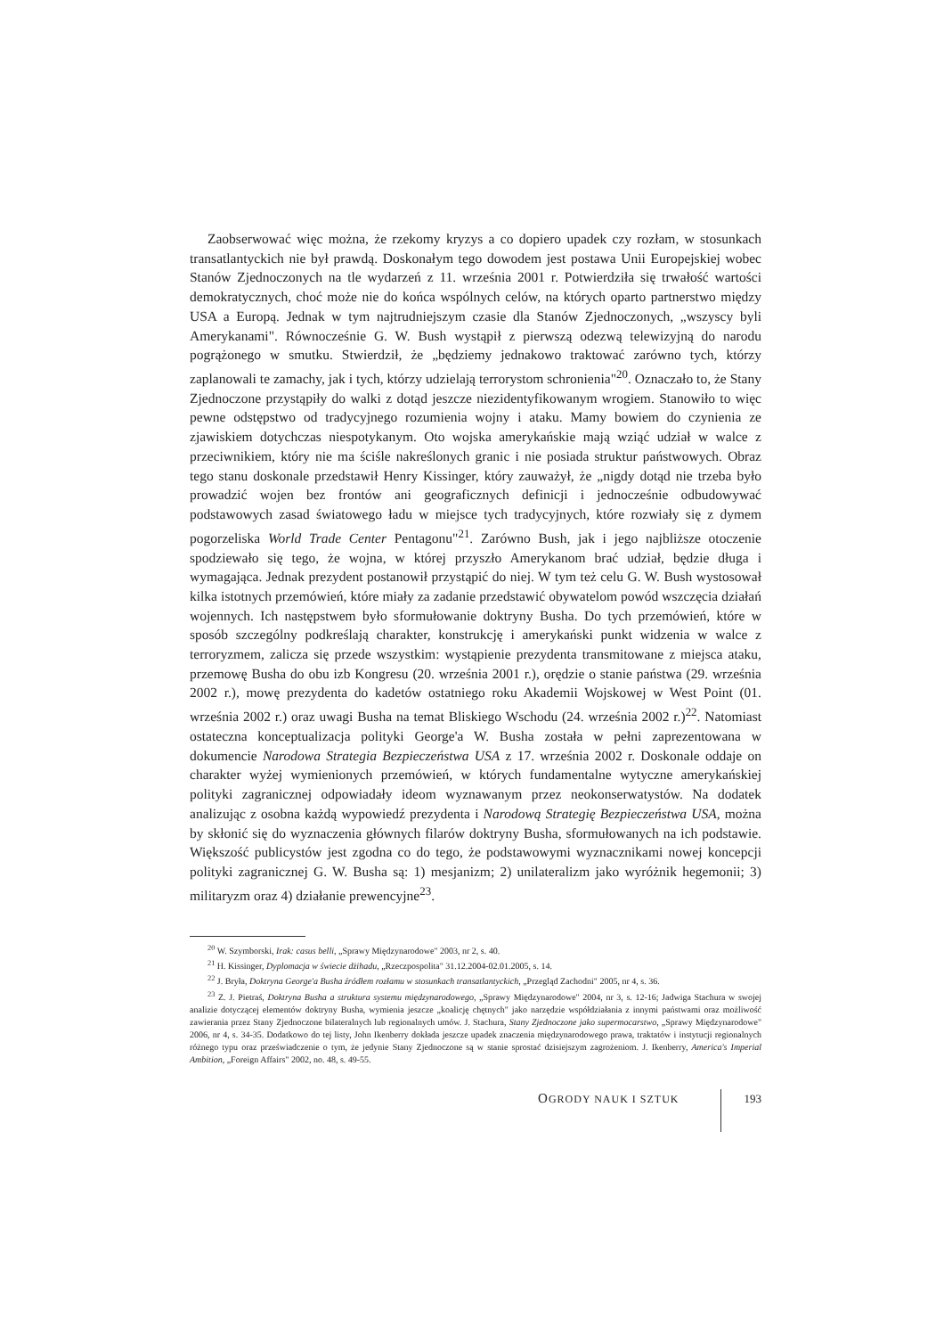Zaobserwować więc można, że rzekomy kryzys a co dopiero upadek czy rozłam, w stosunkach transatlantyckich nie był prawdą. Doskonałym tego dowodem jest postawa Unii Europejskiej wobec Stanów Zjednoczonych na tle wydarzeń z 11. września 2001 r. Potwierdziła się trwałość wartości demokratycznych, choć może nie do końca wspólnych celów, na których oparto partnerstwo między USA a Europą. Jednak w tym najtrudniejszym czasie dla Stanów Zjednoczonych, „wszyscy byli Amerykanami". Równocześnie G. W. Bush wystąpił z pierwszą odezwą telewizyjną do narodu pogrążonego w smutku. Stwierdził, że „będziemy jednakowo traktować zarówno tych, którzy zaplanowali te zamachy, jak i tych, którzy udzielają terrorystom schronienia"<sup>20</sup>. Oznaczało to, że Stany Zjednoczone przystąpiły do walki z dotąd jeszcze niezidentyfikowanym wrogiem. Stanowiło to więc pewne odstępstwo od tradycyjnego rozumienia wojny i ataku. Mamy bowiem do czynienia ze zjawiskiem dotychczas niespotykanym. Oto wojska amerykańskie mają wziąć udział w walce z przeciwnikiem, który nie ma ściśle nakreślonych granic i nie posiada struktur państwowych. Obraz tego stanu doskonale przedstawił Henry Kissinger, który zauważył, że „nigdy dotąd nie trzeba było prowadzić wojen bez frontów ani geograficznych definicji i jednocześnie odbudowywać podstawowych zasad światowego ładu w miejsce tych tradycyjnych, które rozwiały się z dymem pogorzeliska World Trade Center Pentagonu"<sup>21</sup>. Zarówno Bush, jak i jego najbliższe otoczenie spodziewało się tego, że wojna, w której przyszło Amerykanom brać udział, będzie długa i wymagająca. Jednak prezydent postanowił przystąpić do niej. W tym też celu G. W. Bush wystosował kilka istotnych przemówień, które miały za zadanie przedstawić obywatelom powód wszczęcia działań wojennych. Ich następstwem było sformułowanie doktryny Busha. Do tych przemówień, które w sposób szczególny podkreślają charakter, konstrukcję i amerykański punkt widzenia w walce z terroryzmem, zalicza się przede wszystkim: wystąpienie prezydenta transmitowane z miejsca ataku, przemowę Busha do obu izb Kongresu (20. września 2001 r.), orędzie o stanie państwa (29. września 2002 r.), mowę prezydenta do kadetów ostatniego roku Akademii Wojskowej w West Point (01. września 2002 r.) oraz uwagi Busha na temat Bliskiego Wschodu (24. września 2002 r.)<sup>22</sup>. Natomiast ostateczna konceptualizacja polityki George'a W. Busha została w pełni zaprezentowana w dokumencie Narodowa Strategia Bezpieczeństwa USA z 17. września 2002 r. Doskonale oddaje on charakter wyżej wymienionych przemówień, w których fundamentalne wytyczne amerykańskiej polityki zagranicznej odpowiadały ideom wyznawanym przez neokonserwatystów. Na dodatek analizując z osobna każdą wypowiedź prezydenta i Narodową Strategię Bezpieczeństwa USA, można by skłonić się do wyznaczenia głównych filarów doktryny Busha, sformułowanych na ich podstawie. Większość publicystów jest zgodna co do tego, że podstawowymi wyznacznikami nowej koncepcji polityki zagranicznej G. W. Busha są: 1) mesjanizm; 2) unilateralizm jako wyróżnik hegemonii; 3) militaryzm oraz 4) działanie prewencyjne<sup>23</sup>.
<sup>20</sup> W. Szymborski, Irak: casus belli, „Sprawy Międzynarodowe" 2003, nr 2, s. 40.
<sup>21</sup> H. Kissinger, Dyplomacja w świecie dżihadu, „Rzeczpospolita" 31.12.2004-02.01.2005, s. 14.
<sup>22</sup> J. Bryła, Doktryna George'a Busha źródłem rozłamu w stosunkach transatlantyckich, „Przegląd Zachodni" 2005, nr 4, s. 36.
<sup>23</sup> Z. J. Pietraś, Doktryna Busha a struktura systemu międzynarodowego, „Sprawy Międzynarodowe" 2004, nr 3, s. 12-16; Jadwiga Stachura w swojej analizie dotyczącej elementów doktryny Busha, wymienia jeszcze „koalicję chętnych" jako narzędzie współdziałania z innymi państwami oraz możliwość zawierania przez Stany Zjednoczone bilateralnych lub regionalnych umów. J. Stachura, Stany Zjednoczone jako supermocarstwo, „Sprawy Międzynarodowe" 2006, nr 4, s. 34-35. Dodatkowo do tej listy, John Ikenberry dokłada jeszcze upadek znaczenia międzynarodowego prawa, traktatów i instytucji regionalnych różnego typu oraz przeświadczenie o tym, że jedynie Stany Zjednoczone są w stanie sprostać dzisiejszym zagrożeniom. J. Ikenberry, America's Imperial Ambition, „Foreign Affairs" 2002, no. 48, s. 49-55.
OGRODY NAUK I SZTUK 193